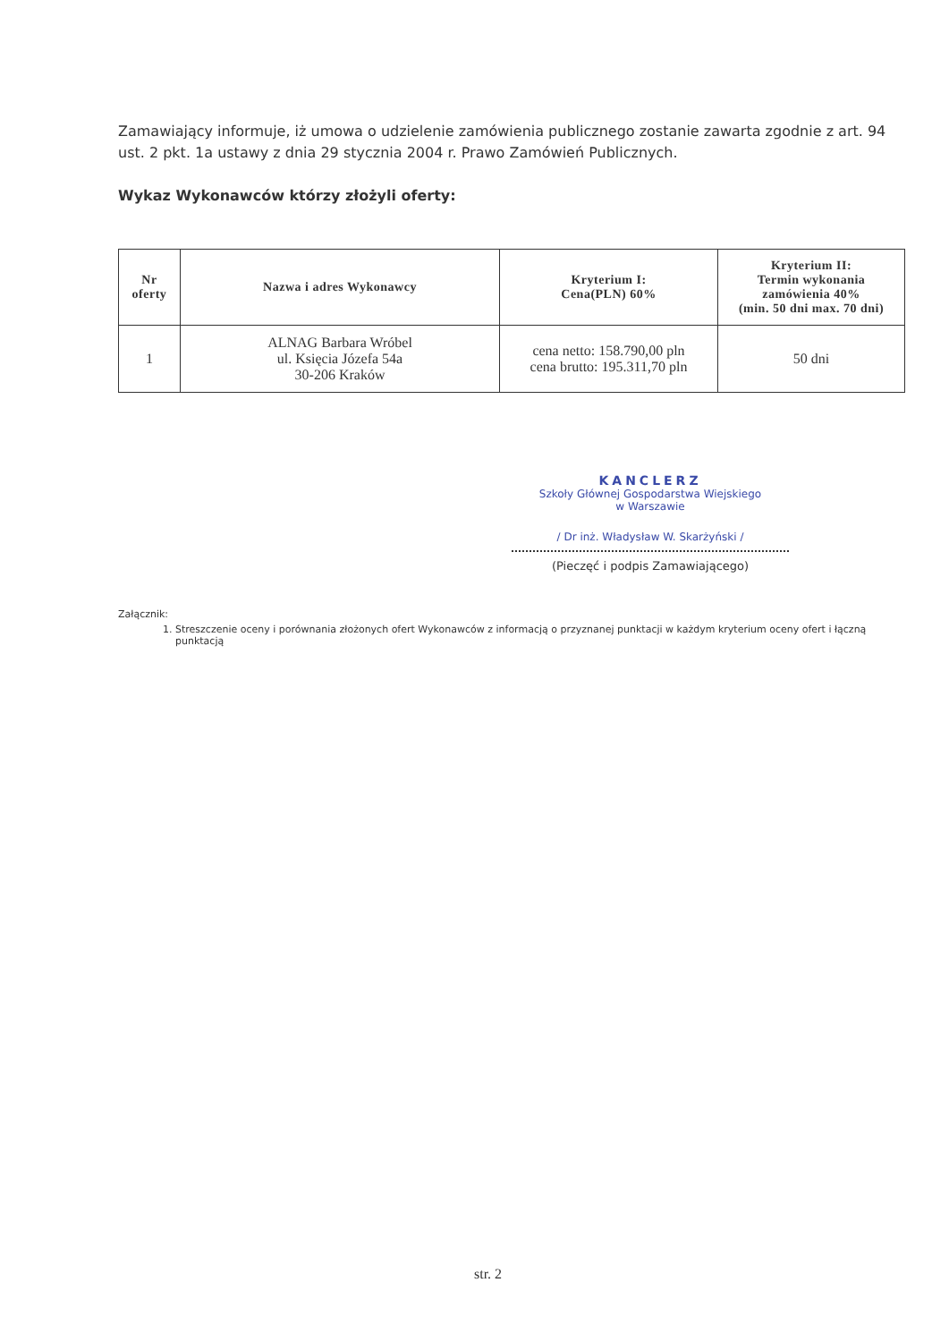Zamawiający informuje, iż umowa o udzielenie zamówienia publicznego zostanie zawarta zgodnie z art. 94 ust. 2 pkt. 1a ustawy z dnia 29 stycznia 2004 r. Prawo Zamówień Publicznych.
Wykaz Wykonawców którzy złożyli oferty:
| Nr oferty | Nazwa i adres Wykonawcy | Kryterium I: Cena(PLN) 60% | Kryterium II: Termin wykonania zamówienia 40% (min. 50 dni max. 70 dni) |
| --- | --- | --- | --- |
| 1 | ALNAG Barbara Wróbel ul. Księcia Józefa 54a 30-206 Kraków | cena netto: 158.790,00 pln cena brutto: 195.311,70 pln | 50 dni |
KANCLERZ
Szkoły Głównej Gospodarstwa Wiejskiego
w Warszawie
/ Dr inż. Władysław W. Skarżyński /
(Pieczęć i podpis Zamawiającego)
Załącznik:
1. Streszczenie oceny i porównania złożonych ofert Wykonawców z informacją o przyznanej punktacji w każdym kryterium oceny ofert i łączną punktacją
str. 2